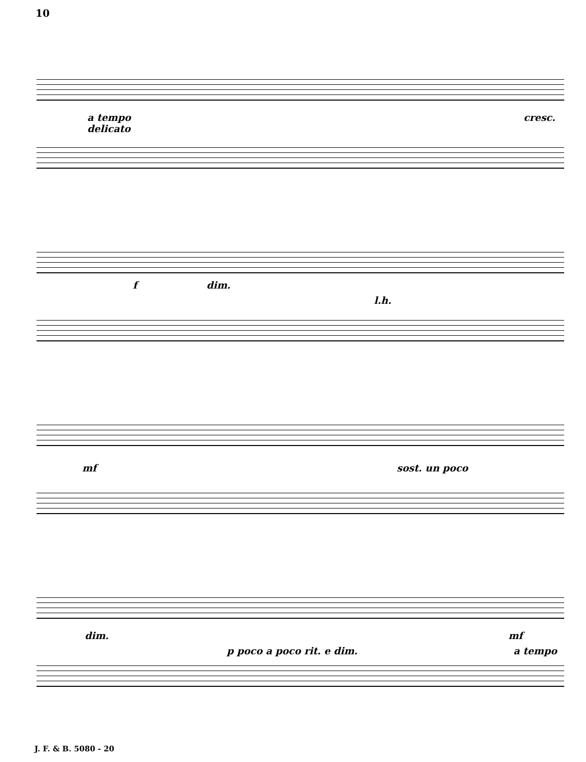10
a tempo
delicato
cresc.
f dim.
l.h.
mf sost. un poco
dim.
p poco a poco rit. e dim.
mf
a tempo
J. F. & B. 5080 - 20